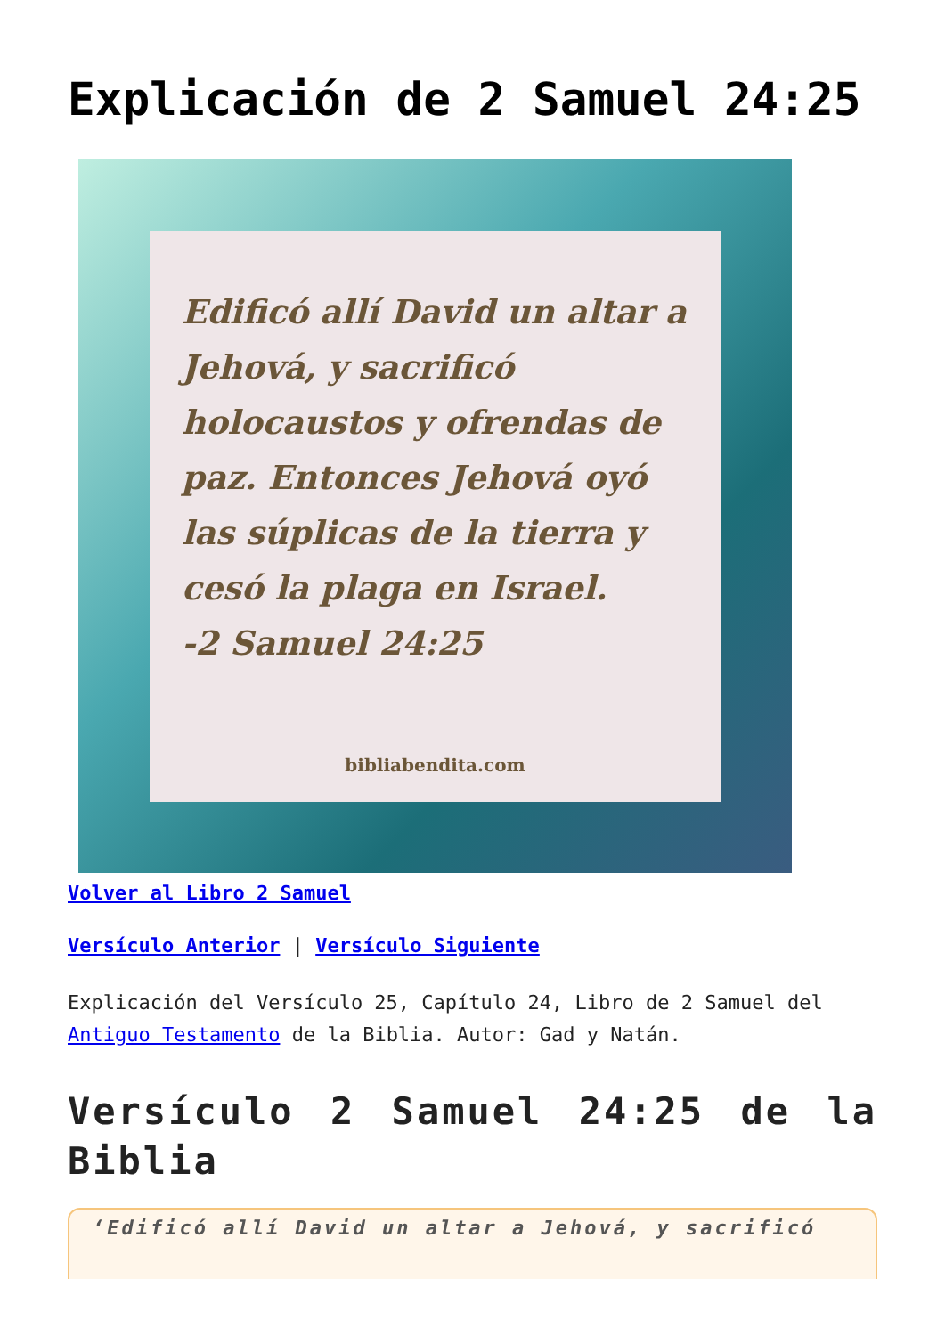Explicación de 2 Samuel 24:25
Edificó allí David un altar a Jehová, y sacrificó holocaustos y ofrendas de paz. Entonces Jehová oyó las súplicas de la tierra y cesó la plaga en Israel.
-2 Samuel 24:25
bibliabendita.com
Volver al Libro 2 Samuel
Versículo Anterior | Versículo Siguiente
Explicación del Versículo 25, Capítulo 24, Libro de 2 Samuel del Antiguo Testamento de la Biblia. Autor: Gad y Natán.
Versículo 2 Samuel 24:25 de la Biblia
‘Edificó allí David un altar a Jehová, y sacrificó